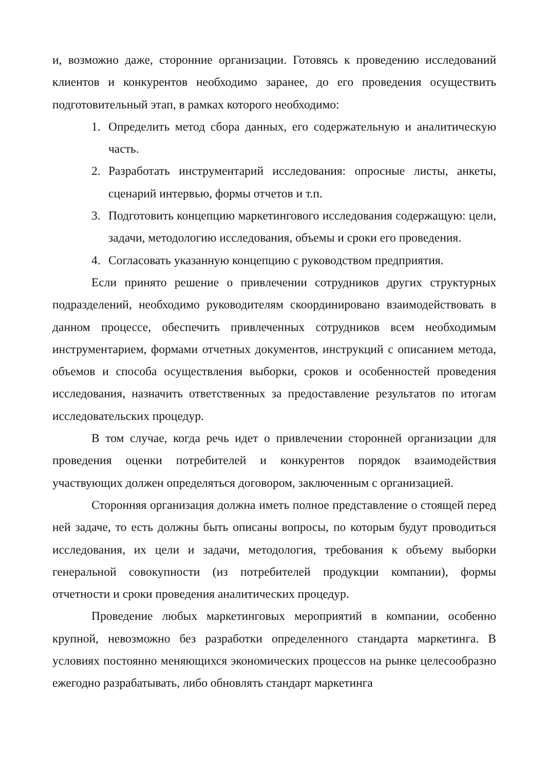и, возможно даже, сторонние организации. Готовясь к проведению исследований клиентов и конкурентов необходимо заранее, до его проведения осуществить подготовительный этап, в рамках которого необходимо:
1. Определить метод сбора данных, его содержательную и аналитическую часть.
2. Разработать инструментарий исследования: опросные листы, анкеты, сценарий интервью, формы отчетов и т.п.
3. Подготовить концепцию маркетингового исследования содержащую: цели, задачи, методологию исследования, объемы и сроки его проведения.
4. Согласовать указанную концепцию с руководством предприятия.
Если принято решение о привлечении сотрудников других структурных подразделений, необходимо руководителям скоординировано взаимодействовать в данном процессе, обеспечить привлеченных сотрудников всем необходимым инструментарием, формами отчетных документов, инструкций с описанием метода, объемов и способа осуществления выборки, сроков и особенностей проведения исследования, назначить ответственных за предоставление результатов по итогам исследовательских процедур.
В том случае, когда речь идет о привлечении сторонней организации для проведения оценки потребителей и конкурентов порядок взаимодействия участвующих должен определяться договором, заключенным с организацией.
Сторонняя организация должна иметь полное представление о стоящей перед ней задаче, то есть должны быть описаны вопросы, по которым будут проводиться исследования, их цели и задачи, методология, требования к объему выборки генеральной совокупности (из потребителей продукции компании), формы отчетности и сроки проведения аналитических процедур.
Проведение любых маркетинговых мероприятий в компании, особенно крупной, невозможно без разработки определенного стандарта маркетинга. В условиях постоянно меняющихся экономических процессов на рынке целесообразно ежегодно разрабатывать, либо обновлять стандарт маркетинга